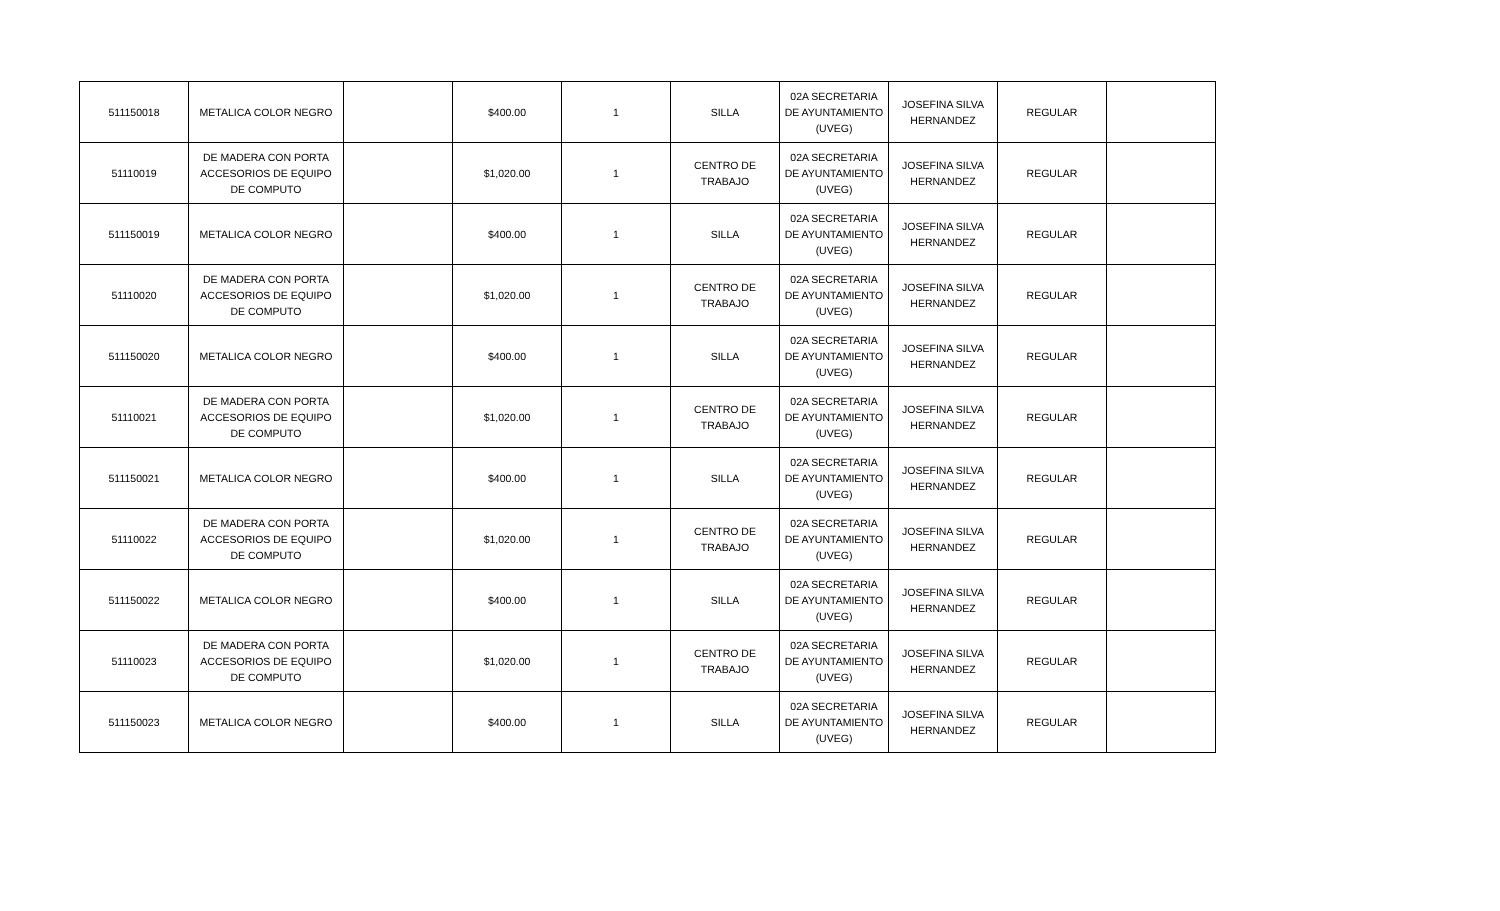| 511150018 | METALICA COLOR NEGRO | | $400.00 | 1 | SILLA | 02A SECRETARIA DE AYUNTAMIENTO (UVEG) | JOSEFINA SILVA HERNANDEZ | REGULAR | |
| 51110019 | DE MADERA CON PORTA ACCESORIOS DE EQUIPO DE COMPUTO | | $1,020.00 | 1 | CENTRO DE TRABAJO | 02A SECRETARIA DE AYUNTAMIENTO (UVEG) | JOSEFINA SILVA HERNANDEZ | REGULAR | |
| 511150019 | METALICA COLOR NEGRO | | $400.00 | 1 | SILLA | 02A SECRETARIA DE AYUNTAMIENTO (UVEG) | JOSEFINA SILVA HERNANDEZ | REGULAR | |
| 51110020 | DE MADERA CON PORTA ACCESORIOS DE EQUIPO DE COMPUTO | | $1,020.00 | 1 | CENTRO DE TRABAJO | 02A SECRETARIA DE AYUNTAMIENTO (UVEG) | JOSEFINA SILVA HERNANDEZ | REGULAR | |
| 511150020 | METALICA COLOR NEGRO | | $400.00 | 1 | SILLA | 02A SECRETARIA DE AYUNTAMIENTO (UVEG) | JOSEFINA SILVA HERNANDEZ | REGULAR | |
| 51110021 | DE MADERA CON PORTA ACCESORIOS DE EQUIPO DE COMPUTO | | $1,020.00 | 1 | CENTRO DE TRABAJO | 02A SECRETARIA DE AYUNTAMIENTO (UVEG) | JOSEFINA SILVA HERNANDEZ | REGULAR | |
| 511150021 | METALICA COLOR NEGRO | | $400.00 | 1 | SILLA | 02A SECRETARIA DE AYUNTAMIENTO (UVEG) | JOSEFINA SILVA HERNANDEZ | REGULAR | |
| 51110022 | DE MADERA CON PORTA ACCESORIOS DE EQUIPO DE COMPUTO | | $1,020.00 | 1 | CENTRO DE TRABAJO | 02A SECRETARIA DE AYUNTAMIENTO (UVEG) | JOSEFINA SILVA HERNANDEZ | REGULAR | |
| 511150022 | METALICA COLOR NEGRO | | $400.00 | 1 | SILLA | 02A SECRETARIA DE AYUNTAMIENTO (UVEG) | JOSEFINA SILVA HERNANDEZ | REGULAR | |
| 51110023 | DE MADERA CON PORTA ACCESORIOS DE EQUIPO DE COMPUTO | | $1,020.00 | 1 | CENTRO DE TRABAJO | 02A SECRETARIA DE AYUNTAMIENTO (UVEG) | JOSEFINA SILVA HERNANDEZ | REGULAR | |
| 511150023 | METALICA COLOR NEGRO | | $400.00 | 1 | SILLA | 02A SECRETARIA DE AYUNTAMIENTO (UVEG) | JOSEFINA SILVA HERNANDEZ | REGULAR | |